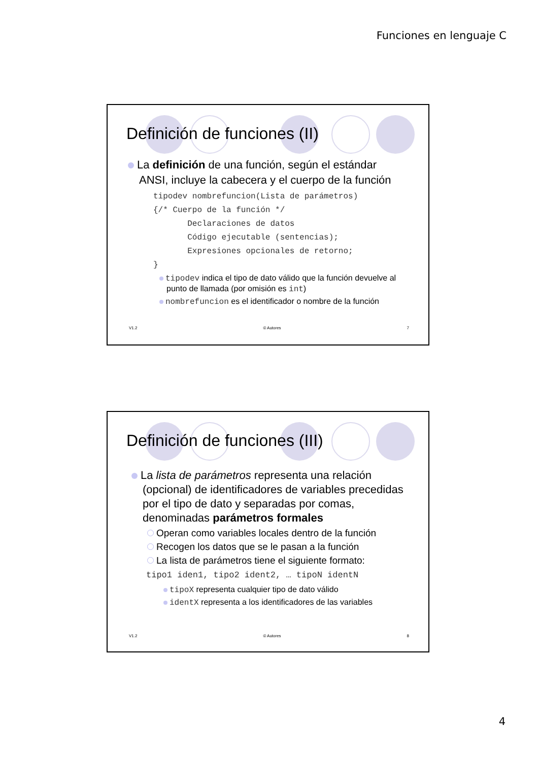Funciones en lenguaje C
Definición de funciones (II)
La definición de una función, según el estándar ANSI, incluye la cabecera y el cuerpo de la función
tipodev nombrefuncion(Lista de parámetros)
{/* Cuerpo de la función */
       Declaraciones de datos
       Código ejecutable (sentencias);
       Expresiones opcionales de retorno;
}
tipodev indica el tipo de dato válido que la función devuelve al punto de llamada (por omisión es int)
nombrefuncion es el identificador o nombre de la función
V1.2 © Autores 7
Definición de funciones (III)
La lista de parámetros representa una relación (opcional) de identificadores de variables precedidas por el tipo de dato y separadas por comas, denominadas parámetros formales
Operan como variables locales dentro de la función
Recogen los datos que se le pasan a la función
La lista de parámetros tiene el siguiente formato:
tipo1 iden1, tipo2 ident2, … tipoN identN
tipoX representa cualquier tipo de dato válido
identX representa a los identificadores de las variables
V1.2 © Autores 8
4